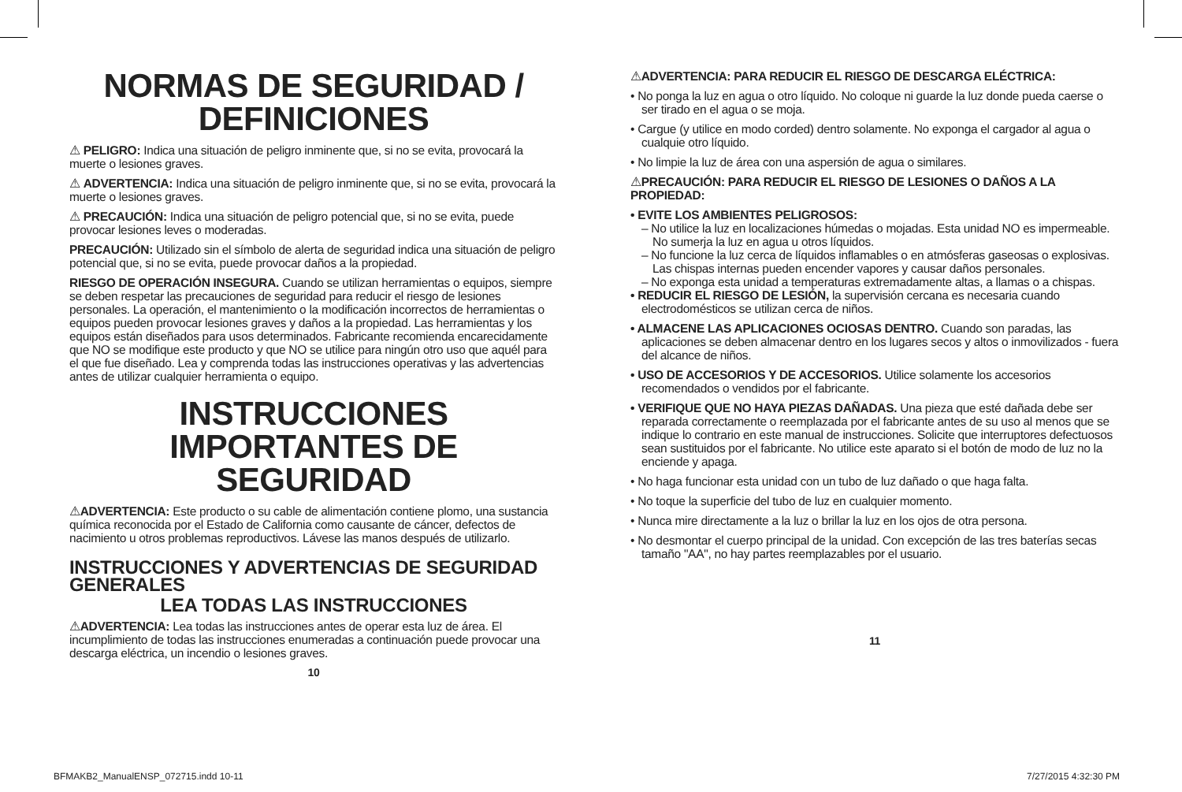NORMAS DE SEGURIDAD / DEFINICIONES
⚠ PELIGRO: Indica una situación de peligro inminente que, si no se evita, provocará la muerte o lesiones graves.
⚠ ADVERTENCIA: Indica una situación de peligro inminente que, si no se evita, provocará la muerte o lesiones graves.
⚠ PRECAUCIÓN: Indica una situación de peligro potencial que, si no se evita, puede provocar lesiones leves o moderadas.
PRECAUCIÓN: Utilizado sin el símbolo de alerta de seguridad indica una situación de peligro potencial que, si no se evita, puede provocar daños a la propiedad.
RIESGO DE OPERACIÓN INSEGURA. Cuando se utilizan herramientas o equipos, siempre se deben respetar las precauciones de seguridad para reducir el riesgo de lesiones personales. La operación, el mantenimiento o la modificación incorrectos de herramientas o equipos pueden provocar lesiones graves y daños a la propiedad. Las herramientas y los equipos están diseñados para usos determinados. Fabricante recomienda encarecidamente que NO se modifique este producto y que NO se utilice para ningún otro uso que aquél para el que fue diseñado. Lea y comprenda todas las instrucciones operativas y las advertencias antes de utilizar cualquier herramienta o equipo.
INSTRUCCIONES IMPORTANTES DE SEGURIDAD
⚠ADVERTENCIA: Este producto o su cable de alimentación contiene plomo, una sustancia química reconocida por el Estado de California como causante de cáncer, defectos de nacimiento u otros problemas reproductivos. Lávese las manos después de utilizarlo.
INSTRUCCIONES Y ADVERTENCIAS DE SEGURIDAD GENERALES
LEA TODAS LAS INSTRUCCIONES
⚠ADVERTENCIA: Lea todas las instrucciones antes de operar esta luz de área. El incumplimiento de todas las instrucciones enumeradas a continuación puede provocar una descarga eléctrica, un incendio o lesiones graves.
10
⚠ADVERTENCIA: PARA REDUCIR EL RIESGO DE DESCARGA ELÉCTRICA:
• No ponga la luz en agua o otro líquido. No coloque ni guarde la luz donde pueda caerse o ser tirado en el agua o se moja.
• Cargue (y utilice en modo corded) dentro solamente. No exponga el cargador al agua o cualquie otro líquido.
• No limpie la luz de área con una aspersión de agua o similares.
⚠PRECAUCIÓN: PARA REDUCIR EL RIESGO DE LESIONES O DAÑOS A LA PROPIEDAD:
• EVITE LOS AMBIENTES PELIGROSOS:
– No utilice la luz en localizaciones húmedas o mojadas. Esta unidad NO es impermeable. No sumerja la luz en agua u otros líquidos.
– No funcione la luz cerca de líquidos inflamables o en atmósferas gaseosas o explosivas. Las chispas internas pueden encender vapores y causar daños personales.
– No exponga esta unidad a temperaturas extremadamente altas, a llamas o a chispas.
• REDUCIR EL RIESGO DE LESIÓN, la supervisión cercana es necesaria cuando electrodomésticos se utilizan cerca de niños.
• ALMACENE LAS APLICACIONES OCIOSAS DENTRO. Cuando son paradas, las aplicaciones se deben almacenar dentro en los lugares secos y altos o inmovilizados - fuera del alcance de niños.
• USO DE ACCESORIOS Y DE ACCESORIOS. Utilice solamente los accesorios recomendados o vendidos por el fabricante.
• VERIFIQUE QUE NO HAYA PIEZAS DAÑADAS. Una pieza que esté dañada debe ser reparada correctamente o reemplazada por el fabricante antes de su uso al menos que se indique lo contrario en este manual de instrucciones. Solicite que interruptores defectuosos sean sustituidos por el fabricante. No utilice este aparato si el botón de modo de luz no la enciende y apaga.
• No haga funcionar esta unidad con un tubo de luz dañado o que haga falta.
• No toque la superficie del tubo de luz en cualquier momento.
• Nunca mire directamente a la luz o brillar la luz en los ojos de otra persona.
• No desmontar el cuerpo principal de la unidad. Con excepción de las tres baterías secas tamaño "AA", no hay partes reemplazables por el usuario.
11
BFMAKB2_ManualENSP_072715.indd 10-11
7/27/2015 4:32:30 PM